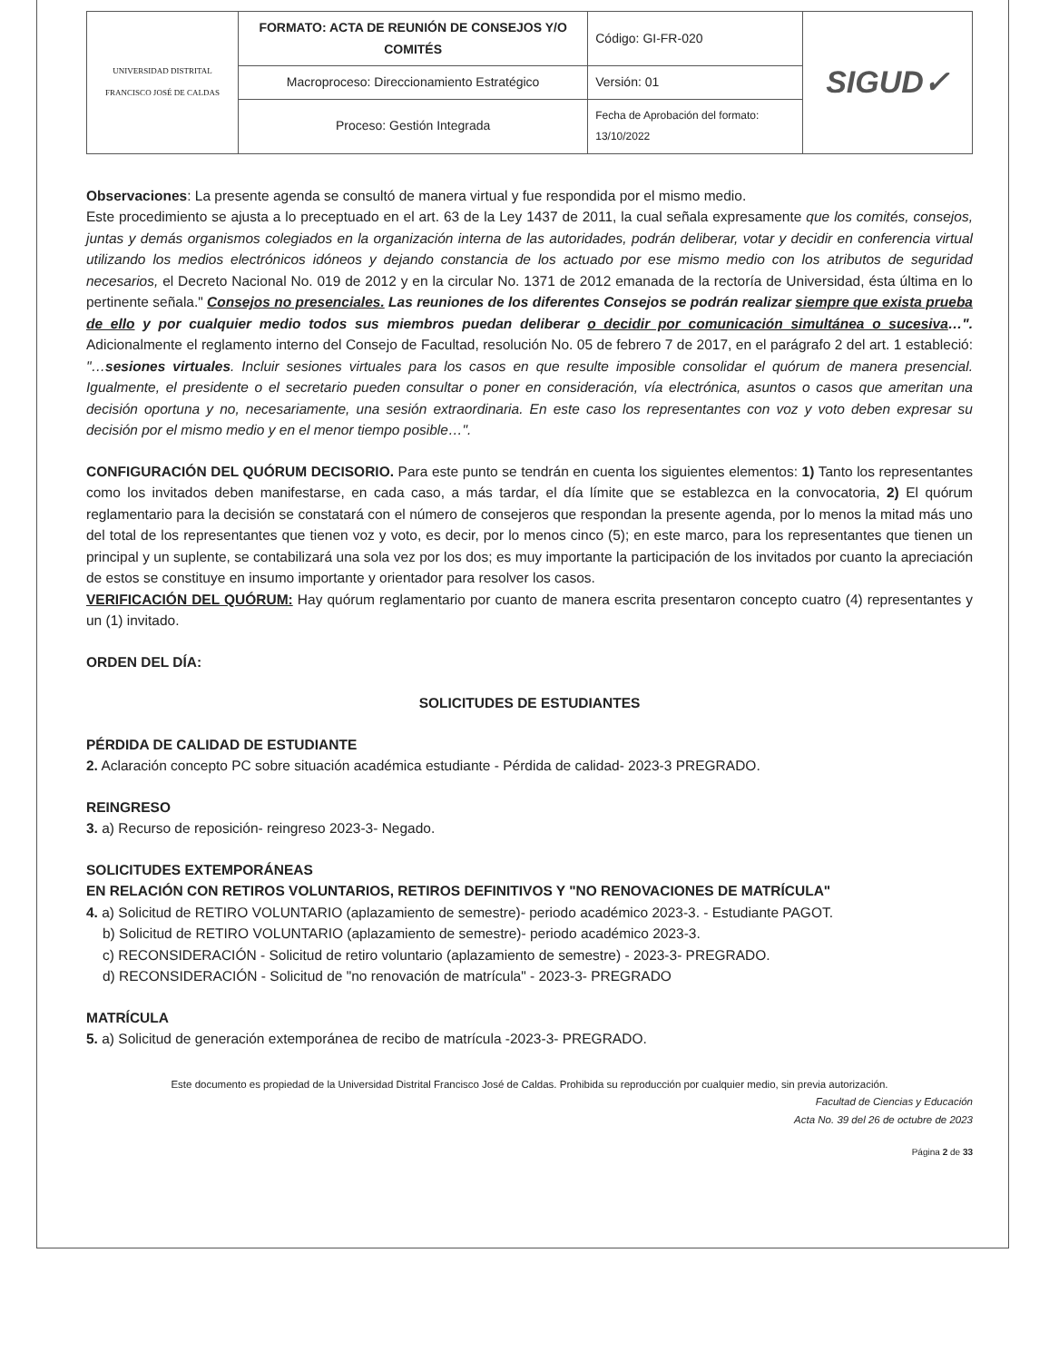| UNIVERSIDAD DISTRITAL FRANCISCO JOSÉ DE CALDAS | FORMATO: ACTA DE REUNIÓN DE CONSEJOS Y/O COMITÉS | Código: GI-FR-020 | SIGUD✓ |
| | Macroproceso: Direccionamiento Estratégico | Versión: 01 | |
| | Proceso: Gestión Integrada | Fecha de Aprobación del formato: 13/10/2022 | |
Observaciones: La presente agenda se consultó de manera virtual y fue respondida por el mismo medio.
Este procedimiento se ajusta a lo preceptuado en el art. 63 de la Ley 1437 de 2011, la cual señala expresamente que los comités, consejos, juntas y demás organismos colegiados en la organización interna de las autoridades, podrán deliberar, votar y decidir en conferencia virtual utilizando los medios electrónicos idóneos y dejando constancia de los actuado por ese mismo medio con los atributos de seguridad necesarios, el Decreto Nacional No. 019 de 2012 y en la circular No. 1371 de 2012 emanada de la rectoría de Universidad, ésta última en lo pertinente señala." Consejos no presenciales. Las reuniones de los diferentes Consejos se podrán realizar siempre que exista prueba de ello y por cualquier medio todos sus miembros puedan deliberar o decidir por comunicación simultánea o sucesiva…". Adicionalmente el reglamento interno del Consejo de Facultad, resolución No. 05 de febrero 7 de 2017, en el parágrafo 2 del art. 1 estableció: "…sesiones virtuales. Incluir sesiones virtuales para los casos en que resulte imposible consolidar el quórum de manera presencial. Igualmente, el presidente o el secretario pueden consultar o poner en consideración, vía electrónica, asuntos o casos que ameritan una decisión oportuna y no, necesariamente, una sesión extraordinaria. En este caso los representantes con voz y voto deben expresar su decisión por el mismo medio y en el menor tiempo posible…".
CONFIGURACIÓN DEL QUÓRUM DECISORIO. Para este punto se tendrán en cuenta los siguientes elementos: 1) Tanto los representantes como los invitados deben manifestarse, en cada caso, a más tardar, el día límite que se establezca en la convocatoria, 2) El quórum reglamentario para la decisión se constatará con el número de consejeros que respondan la presente agenda, por lo menos la mitad más uno del total de los representantes que tienen voz y voto, es decir, por lo menos cinco (5); en este marco, para los representantes que tienen un principal y un suplente, se contabilizará una sola vez por los dos; es muy importante la participación de los invitados por cuanto la apreciación de estos se constituye en insumo importante y orientador para resolver los casos.
VERIFICACIÓN DEL QUÓRUM: Hay quórum reglamentario por cuanto de manera escrita presentaron concepto cuatro (4) representantes y un (1) invitado.
ORDEN DEL DÍA:
SOLICITUDES DE ESTUDIANTES
PÉRDIDA DE CALIDAD DE ESTUDIANTE
2. Aclaración concepto PC sobre situación académica estudiante - Pérdida de calidad- 2023-3 PREGRADO.
REINGRESO
3. a) Recurso de reposición- reingreso 2023-3- Negado.
SOLICITUDES EXTEMPORÁNEAS
EN RELACIÓN CON RETIROS VOLUNTARIOS, RETIROS DEFINITIVOS Y "NO RENOVACIONES DE MATRÍCULA"
4. a) Solicitud de RETIRO VOLUNTARIO (aplazamiento de semestre)- periodo académico 2023-3. - Estudiante PAGOT.
b) Solicitud de RETIRO VOLUNTARIO (aplazamiento de semestre)- periodo académico 2023-3.
c) RECONSIDERACIÓN - Solicitud de retiro voluntario (aplazamiento de semestre) - 2023-3- PREGRADO.
d) RECONSIDERACIÓN - Solicitud de "no renovación de matrícula" - 2023-3- PREGRADO
MATRÍCULA
5. a) Solicitud de generación extemporánea de recibo de matrícula -2023-3- PREGRADO.
Este documento es propiedad de la Universidad Distrital Francisco José de Caldas. Prohibida su reproducción por cualquier medio, sin previa autorización.
Facultad de Ciencias y Educación
Acta No. 39 del 26 de octubre de 2023
Página 2 de 33